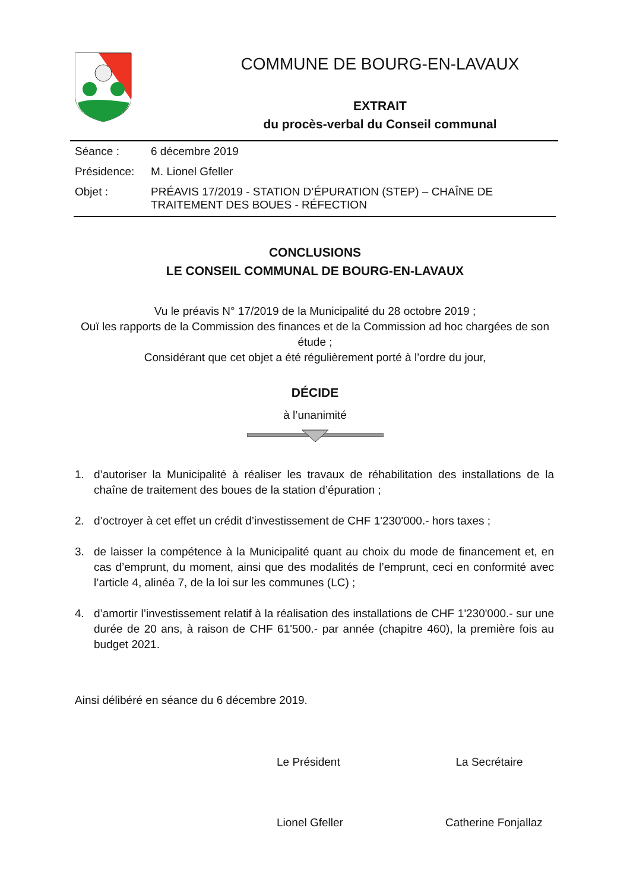COMMUNE DE BOURG-EN-LAVAUX
EXTRAIT
du procès-verbal du Conseil communal
| Séance : | 6 décembre 2019 |
| Présidence: | M. Lionel Gfeller |
| Objet : | PRÉAVIS 17/2019 - STATION D’ÉPURATION (STEP) – CHAÎNE DE TRAITEMENT DES BOUES - RÉFECTION |
CONCLUSIONS
LE CONSEIL COMMUNAL DE BOURG-EN-LAVAUX
Vu le préavis N° 17/2019 de la Municipalité du 28 octobre 2019 ;
Ouï les rapports de la Commission des finances et de la Commission ad hoc chargées de son étude ;
Considérant que cet objet a été régulièrement porté à l’ordre du jour,
DÉCIDE
à l’unanimité
1. d’autoriser la Municipalité à réaliser les travaux de réhabilitation des installations de la chaîne de traitement des boues de la station d’épuration ;
2. d’octroyer à cet effet un crédit d’investissement de CHF 1'230'000.- hors taxes ;
3. de laisser la compétence à la Municipalité quant au choix du mode de financement et, en cas d’emprunt, du moment, ainsi que des modalités de l’emprunt, ceci en conformité avec l’article 4, alinéa 7, de la loi sur les communes (LC) ;
4. d’amortir l’investissement relatif à la réalisation des installations de CHF 1'230'000.- sur une durée de 20 ans, à raison de CHF 61'500.- par année (chapitre 460), la première fois au budget 2021.
Ainsi délibéré en séance du 6 décembre 2019.
Le Président La Secrétaire
Lionel Gfeller Catherine Fonjallaz